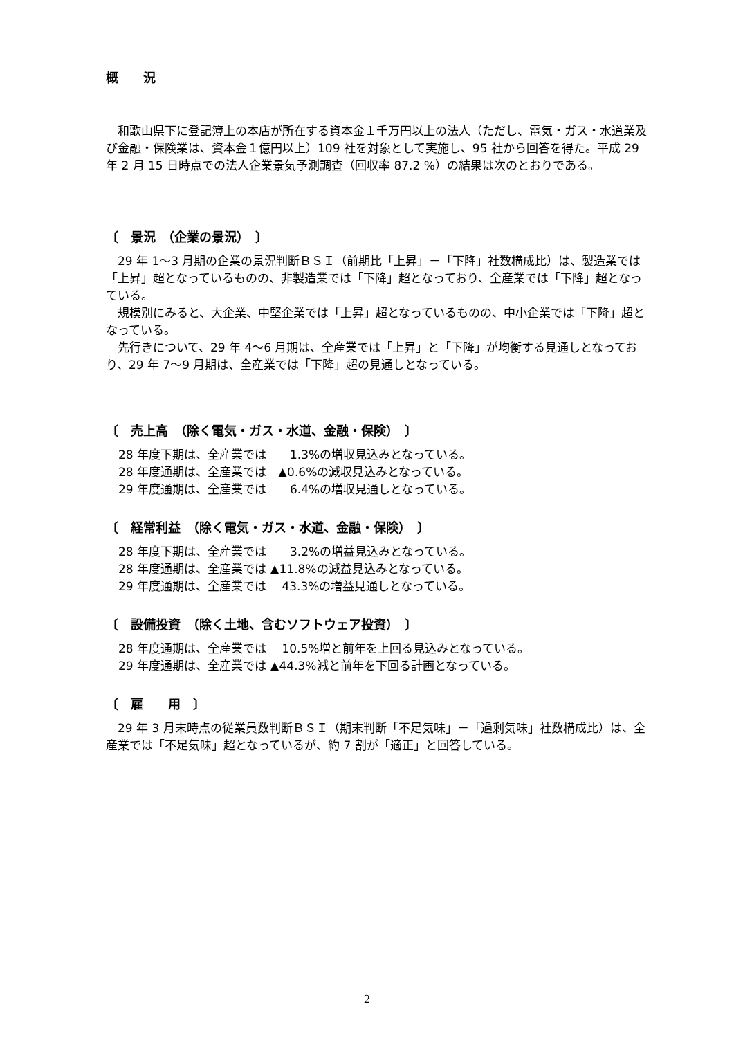概　　況
　和歌山県下に登記簿上の本店が所在する資本金１千万円以上の法人（ただし、電気・ガス・水道業及び金融・保険業は、資本金１億円以上）109 社を対象として実施し、95 社から回答を得た。平成 29 年 2 月 15 日時点での法人企業景気予測調査（回収率 87.2 %）の結果は次のとおりである。
〔　景況　（企業の景況）　〕
　29 年 1～3 月期の企業の景況判断ＢＳＩ（前期比「上昇」－「下降」社数構成比）は、製造業では「上昇」超となっているものの、非製造業では「下降」超となっており、全産業では「下降」超となっている。
　規模別にみると、大企業、中堅企業では「上昇」超となっているものの、中小企業では「下降」超となっている。
　先行きについて、29 年 4～6 月期は、全産業では「上昇」と「下降」が均衡する見通しとなっており、29 年 7～9 月期は、全産業では「下降」超の見通しとなっている。
〔　売上高　（除く電気・ガス・水道、金融・保険）　〕
28 年度下期は、全産業では　　1.3%の増収見込みとなっている。
28 年度通期は、全産業では　▲0.6%の減収見込みとなっている。
29 年度通期は、全産業では　　6.4%の増収見通しとなっている。
〔　経常利益　（除く電気・ガス・水道、金融・保険）　〕
28 年度下期は、全産業では　　3.2%の増益見込みとなっている。
28 年度通期は、全産業では ▲11.8%の減益見込みとなっている。
29 年度通期は、全産業では　 43.3%の増益見通しとなっている。
〔　設備投資　（除く土地、含むソフトウェア投資）　〕
28 年度通期は、全産業では　 10.5%増と前年を上回る見込みとなっている。
29 年度通期は、全産業では ▲44.3%減と前年を下回る計画となっている。
〔　雇　　用　〕
　29 年 3 月末時点の従業員数判断ＢＳＩ（期末判断「不足気味」－「過剰気味」社数構成比）は、全産業では「不足気味」超となっているが、約 7 割が「適正」と回答している。
2